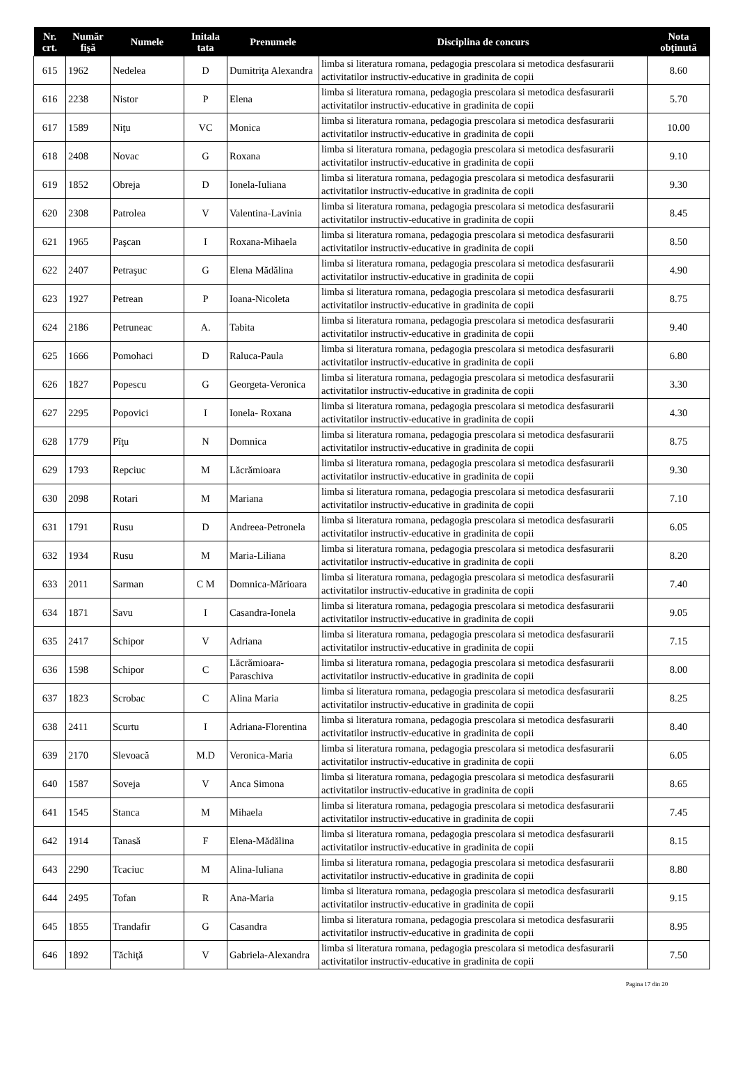| Nr. crt. | Număr fişă | Numele | Initala tata | Prenumele | Disciplina de concurs | Nota obţinută |
| --- | --- | --- | --- | --- | --- | --- |
| 615 | 1962 | Nedelea | D | Dumitriţa Alexandra | limba si literatura romana, pedagogia prescolara si metodica desfasurarii activitatilor instructiv-educative in gradinita de copii | 8.60 |
| 616 | 2238 | Nistor | P | Elena | limba si literatura romana, pedagogia prescolara si metodica desfasurarii activitatilor instructiv-educative in gradinita de copii | 5.70 |
| 617 | 1589 | Niţu | VC | Monica | limba si literatura romana, pedagogia prescolara si metodica desfasurarii activitatilor instructiv-educative in gradinita de copii | 10.00 |
| 618 | 2408 | Novac | G | Roxana | limba si literatura romana, pedagogia prescolara si metodica desfasurarii activitatilor instructiv-educative in gradinita de copii | 9.10 |
| 619 | 1852 | Obreja | D | Ionela-Iuliana | limba si literatura romana, pedagogia prescolara si metodica desfasurarii activitatilor instructiv-educative in gradinita de copii | 9.30 |
| 620 | 2308 | Patrolea | V | Valentina-Lavinia | limba si literatura romana, pedagogia prescolara si metodica desfasurarii activitatilor instructiv-educative in gradinita de copii | 8.45 |
| 621 | 1965 | Paşcan | I | Roxana-Mihaela | limba si literatura romana, pedagogia prescolara si metodica desfasurarii activitatilor instructiv-educative in gradinita de copii | 8.50 |
| 622 | 2407 | Petraşuc | G | Elena Mădălina | limba si literatura romana, pedagogia prescolara si metodica desfasurarii activitatilor instructiv-educative in gradinita de copii | 4.90 |
| 623 | 1927 | Petrean | P | Ioana-Nicoleta | limba si literatura romana, pedagogia prescolara si metodica desfasurarii activitatilor instructiv-educative in gradinita de copii | 8.75 |
| 624 | 2186 | Petruneac | A. | Tabita | limba si literatura romana, pedagogia prescolara si metodica desfasurarii activitatilor instructiv-educative in gradinita de copii | 9.40 |
| 625 | 1666 | Pomohaci | D | Raluca-Paula | limba si literatura romana, pedagogia prescolara si metodica desfasurarii activitatilor instructiv-educative in gradinita de copii | 6.80 |
| 626 | 1827 | Popescu | G | Georgeta-Veronica | limba si literatura romana, pedagogia prescolara si metodica desfasurarii activitatilor instructiv-educative in gradinita de copii | 3.30 |
| 627 | 2295 | Popovici | I | Ionela- Roxana | limba si literatura romana, pedagogia prescolara si metodica desfasurarii activitatilor instructiv-educative in gradinita de copii | 4.30 |
| 628 | 1779 | Pîţu | N | Domnica | limba si literatura romana, pedagogia prescolara si metodica desfasurarii activitatilor instructiv-educative in gradinita de copii | 8.75 |
| 629 | 1793 | Repciuc | M | Lăcrămioara | limba si literatura romana, pedagogia prescolara si metodica desfasurarii activitatilor instructiv-educative in gradinita de copii | 9.30 |
| 630 | 2098 | Rotari | M | Mariana | limba si literatura romana, pedagogia prescolara si metodica desfasurarii activitatilor instructiv-educative in gradinita de copii | 7.10 |
| 631 | 1791 | Rusu | D | Andreea-Petronela | limba si literatura romana, pedagogia prescolara si metodica desfasurarii activitatilor instructiv-educative in gradinita de copii | 6.05 |
| 632 | 1934 | Rusu | M | Maria-Liliana | limba si literatura romana, pedagogia prescolara si metodica desfasurarii activitatilor instructiv-educative in gradinita de copii | 8.20 |
| 633 | 2011 | Sarman | C M | Domnica-Mărioara | limba si literatura romana, pedagogia prescolara si metodica desfasurarii activitatilor instructiv-educative in gradinita de copii | 7.40 |
| 634 | 1871 | Savu | I | Casandra-Ionela | limba si literatura romana, pedagogia prescolara si metodica desfasurarii activitatilor instructiv-educative in gradinita de copii | 9.05 |
| 635 | 2417 | Schipor | V | Adriana | limba si literatura romana, pedagogia prescolara si metodica desfasurarii activitatilor instructiv-educative in gradinita de copii | 7.15 |
| 636 | 1598 | Schipor | C | Lăcrămioara-Paraschiva | limba si literatura romana, pedagogia prescolara si metodica desfasurarii activitatilor instructiv-educative in gradinita de copii | 8.00 |
| 637 | 1823 | Scrobac | C | Alina Maria | limba si literatura romana, pedagogia prescolara si metodica desfasurarii activitatilor instructiv-educative in gradinita de copii | 8.25 |
| 638 | 2411 | Scurtu | I | Adriana-Florentina | limba si literatura romana, pedagogia prescolara si metodica desfasurarii activitatilor instructiv-educative in gradinita de copii | 8.40 |
| 639 | 2170 | Slevoacă | M.D | Veronica-Maria | limba si literatura romana, pedagogia prescolara si metodica desfasurarii activitatilor instructiv-educative in gradinita de copii | 6.05 |
| 640 | 1587 | Soveja | V | Anca Simona | limba si literatura romana, pedagogia prescolara si metodica desfasurarii activitatilor instructiv-educative in gradinita de copii | 8.65 |
| 641 | 1545 | Stanca | M | Mihaela | limba si literatura romana, pedagogia prescolara si metodica desfasurarii activitatilor instructiv-educative in gradinita de copii | 7.45 |
| 642 | 1914 | Tanasă | F | Elena-Mădălina | limba si literatura romana, pedagogia prescolara si metodica desfasurarii activitatilor instructiv-educative in gradinita de copii | 8.15 |
| 643 | 2290 | Tcaciuc | M | Alina-Iuliana | limba si literatura romana, pedagogia prescolara si metodica desfasurarii activitatilor instructiv-educative in gradinita de copii | 8.80 |
| 644 | 2495 | Tofan | R | Ana-Maria | limba si literatura romana, pedagogia prescolara si metodica desfasurarii activitatilor instructiv-educative in gradinita de copii | 9.15 |
| 645 | 1855 | Trandafir | G | Casandra | limba si literatura romana, pedagogia prescolara si metodica desfasurarii activitatilor instructiv-educative in gradinita de copii | 8.95 |
| 646 | 1892 | Tăchiţă | V | Gabriela-Alexandra | limba si literatura romana, pedagogia prescolara si metodica desfasurarii activitatilor instructiv-educative in gradinita de copii | 7.50 |
Pagina 17 din 20